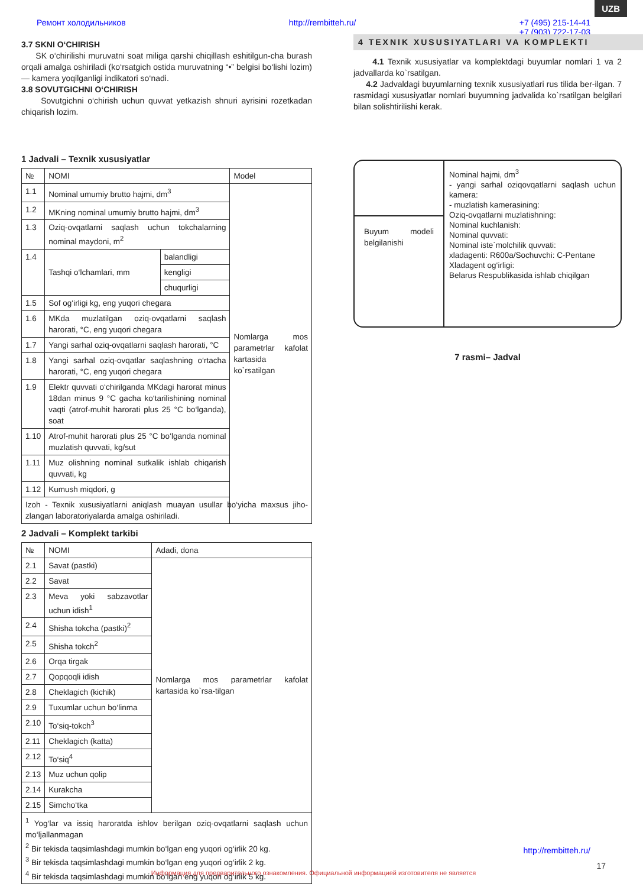UZB
Ремонт холодильников http://rembitteh.ru/ +7 (495) 215-14-41
+7 (903) 722-17-03
3.7 SKNI O‘CHIRISH
SK o‘chirilishi muruvatni soat miliga qarshi chiqillash eshitilgun-cha burash orqali amalga oshiriladi (ko‘rsatgich ostida muruvatning “•” belgisi bo‘lishi lozim) — kamera yoqilganligi indikatori so‘nadi.
3.8 SOVUTGICHNI O‘CHIRISH
Sovutgichni o‘chirish uchun quvvat yetkazish shnuri ayrisini rozetkadan chiqarish lozim.
1 Jadvali – Texnik xususiyatlar
| № | NOMI | | Model |
| --- | --- | --- | --- |
| 1.1 | Nominal umumiy brutto hajmi, dm<sup>3</sup> | | Nomlarga mos parametrlar kafolat kartasida ko`rsatilgan |
| 1.2 | MKning nominal umumiy brutto hajmi, dm<sup>3</sup> | | |
| 1.3 | Oziq-ovqatlarni saqlash uchun tokchalarning nominal maydoni, m<sup>2</sup> | | |
| 1.4 | Tashqi o‘lchamlari, mm | balandligi | |
| | | kengligi | |
| | | chuqurligi | |
| 1.5 | Sof og‘irligi kg, eng yuqori chegara | | |
| 1.6 | MKda muzlatilgan oziq-ovqatlarni saqlash harorati, °C, eng yuqori chegara | | |
| 1.7 | Yangi sarhal oziq-ovqatlarni saqlash harorati, °C | | |
| 1.8 | Yangi sarhal oziq-ovqatlar saqlashning o‘rtacha harorati, °C, eng yuqori chegara | | |
| 1.9 | Elektr quvvati o‘chirilganda MKdagi harorat minus 18dan minus 9 °C gacha ko‘tarilishining nominal vaqti (atrof-muhit harorati plus 25 °C bo‘lganda), soat | | |
| 1.10 | Atrof-muhit harorati plus 25 °C bo‘lganda nominal muzlatish quvvati, kg/sut | | |
| 1.11 | Muz olishning nominal sutkalik ishlab chiqarish quvvati, kg | | |
| 1.12 | Kumush miqdori, g | | |
| Izoh - Texnik xususiyatlarni aniqlash muayan usullar bo‘yicha maxsus jiho-zlangan laboratoriyalarda amalga oshiriladi. | | | |
2 Jadvali – Komplekt tarkibi
| № | NOMI | Adadi, dona |
| --- | --- | --- |
| 2.1 | Savat (pastki) | Nomlarga mos parametrlar kafolat kartasida ko`rsa-tilgan |
| 2.2 | Savat | |
| 2.3 | Meva yoki sabzavotlar uchun idish<sup>1</sup> | |
| 2.4 | Shisha tokcha (pastki)<sup>2</sup> | |
| 2.5 | Shisha tokch<sup>2</sup> | |
| 2.6 | Orqa tirgak | |
| 2.7 | Qopqoqli idish | |
| 2.8 | Cheklagich (kichik) | |
| 2.9 | Tuxumlar uchun bo‘linma | |
| 2.10 | To‘siq-tokch<sup>3</sup> | |
| 2.11 | Cheklagich (katta) | |
| 2.12 | To‘siq<sup>4</sup> | |
| 2.13 | Muz uchun qolip | |
| 2.14 | Kurakcha | |
| 2.15 | Simcho‘tka | |
| <sup>1</sup> Yog‘lar va issiq haroratda ishlov berilgan oziq-ovqatlarni saqlash uchun mo‘ljallanmagan <sup>2</sup> Bir tekisda taqsimlashdagi mumkin bo‘lgan eng yuqori og‘irlik 20 kg. <sup>3</sup> Bir tekisda taqsimlashdagi mumkin bo‘lgan eng yuqori og‘irlik 2 kg. <sup>4</sup> Bir tekisda taqsimlashdagi mumkin bo‘lgan eng yuqori og‘irlik 5 kg. | | |
4 TEXNIK XUSUSIYATLARI VA KOMPLEKTI
4.1 Texnik xususiyatlar va komplektdagi buyumlar nomlari 1 va 2 jadvallarda ko`rsatilgan.
4.2 Jadvaldagi buyumlarning texnik xususiyatlari rus tilida ber-ilgan. 7 rasmidagi xususiyatlar nomlari buyumning jadvalida ko`rsatilgan belgilari bilan solishtirilishi kerak.
Buyum modeli belgilanishi
Nominal hajmi, dm<sup>3</sup>
- yangi sarhal oziqovqatlarni saqlash uchun kamera:
- muzlatish kamerasining:
Oziq-ovqatlarni muzlatishning:
Nominal kuchlanish:
Nominal quvvati:
Nominal iste`molchilik quvvati:
xladagenti: R600a/Sochuvchi: C-Pentane
Xladagent og‘irligi:
Belarus Respublikasida ishlab chiqilgan
7 rasmi– Jadval
http://rembitteh.ru/
17
Информация для предварительного ознакомления. Официальной информацией изготовителя не является